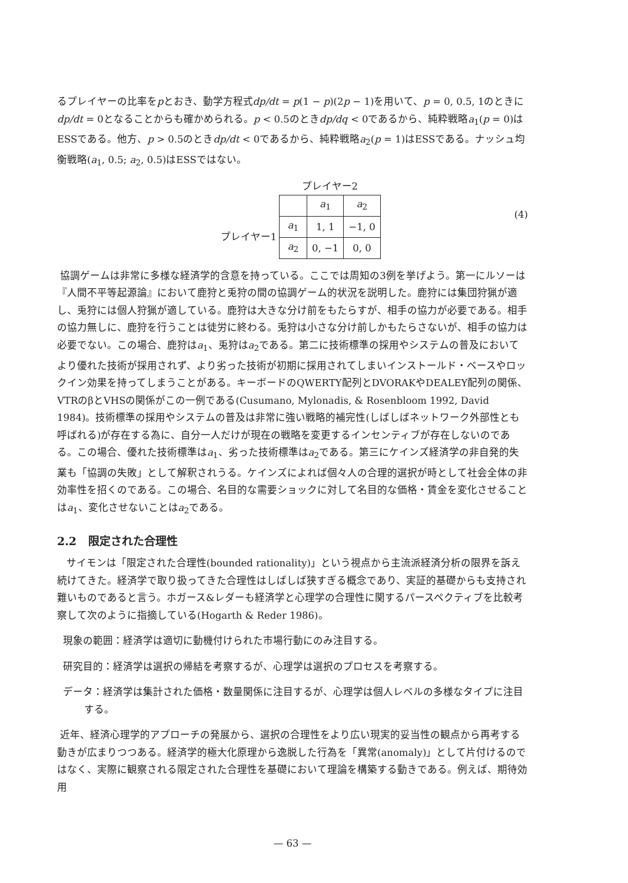るプレイヤーの比率をpとおき、動学方程式dp/dt = p(1 − p)(2p − 1)を用いて、p = 0, 0.5, 1のときにdp/dt = 0となることからも確かめられる。p < 0.5のときdp/dq < 0であるから、純粋戦略a<sub>1</sub>(p = 0)はESSである。他方、p > 0.5のときdp/dt < 0であるから、純粋戦略a<sub>2</sub>(p = 1)はESSである。ナッシュ均衡戦略(a<sub>1</sub>, 0.5; a<sub>2</sub>, 0.5)はESSではない。
プレイヤー1
プレイヤー2
| | a<sub>1</sub> | a<sub>2</sub> |
| a<sub>1</sub> | 1, 1 | −1, 0 |
| a<sub>2</sub> | 0, −1 | 0, 0 |
(4)
協調ゲームは非常に多様な経済学的含意を持っている。ここでは周知の3例を挙げよう。第一にルソーは『人間不平等起源論』において鹿狩と兎狩の間の協調ゲーム的状況を説明した。鹿狩には集団狩猟が適し、兎狩には個人狩猟が適している。鹿狩は大きな分け前をもたらすが、相手の協力が必要である。相手の協力無しに、鹿狩を行うことは徒労に終わる。兎狩は小さな分け前しかもたらさないが、相手の協力は必要でない。この場合、鹿狩はa<sub>1</sub>、兎狩はa<sub>2</sub>である。第二に技術標準の採用やシステムの普及においてより優れた技術が採用されず、より劣った技術が初期に採用されてしまいインストールド・ベースやロックイン効果を持ってしまうことがある。キーボードのQWERTY配列とDVORAKやDEALEY配列の関係、VTRのβとVHSの関係がこの一例である(Cusumano, Mylonadis, & Rosenbloom 1992, David 1984)。技術標準の採用やシステムの普及は非常に強い戦略的補完性(しばしばネットワーク外部性とも呼ばれる)が存在する為に、自分一人だけが現在の戦略を変更するインセンティブが存在しないのである。この場合、優れた技術標準はa<sub>1</sub>、劣った技術標準はa<sub>2</sub>である。第三にケインズ経済学の非自発的失業も「協調の失敗」として解釈されうる。ケインズによれば個々人の合理的選択が時として社会全体の非効率性を招くのである。この場合、名目的な需要ショックに対して名目的な価格・賃金を変化させることはa<sub>1</sub>、変化させないことはa<sub>2</sub>である。
2.2 限定された合理性
サイモンは「限定された合理性(bounded rationality)」という視点から主流派経済分析の限界を訴え続けてきた。経済学で取り扱ってきた合理性はしばしば狭すぎる概念であり、実証的基礎からも支持され難いものであると言う。ホガース&レダーも経済学と心理学の合理性に関するパースペクティブを比較考察して次のように指摘している(Hogarth & Reder 1986)。
現象の範囲：経済学は適切に動機付けられた市場行動にのみ注目する。
研究目的：経済学は選択の帰結を考察するが、心理学は選択のプロセスを考察する。
データ：経済学は集計された価格・数量関係に注目するが、心理学は個人レベルの多様なタイプに注目する。
近年、経済心理学的アプローチの発展から、選択の合理性をより広い現実的妥当性の観点から再考する動きが広まりつつある。経済学的極大化原理から逸脱した行為を「異常(anomaly)」として片付けるのではなく、実際に観察される限定された合理性を基礎において理論を構築する動きである。例えば、期待効用
— 63 —